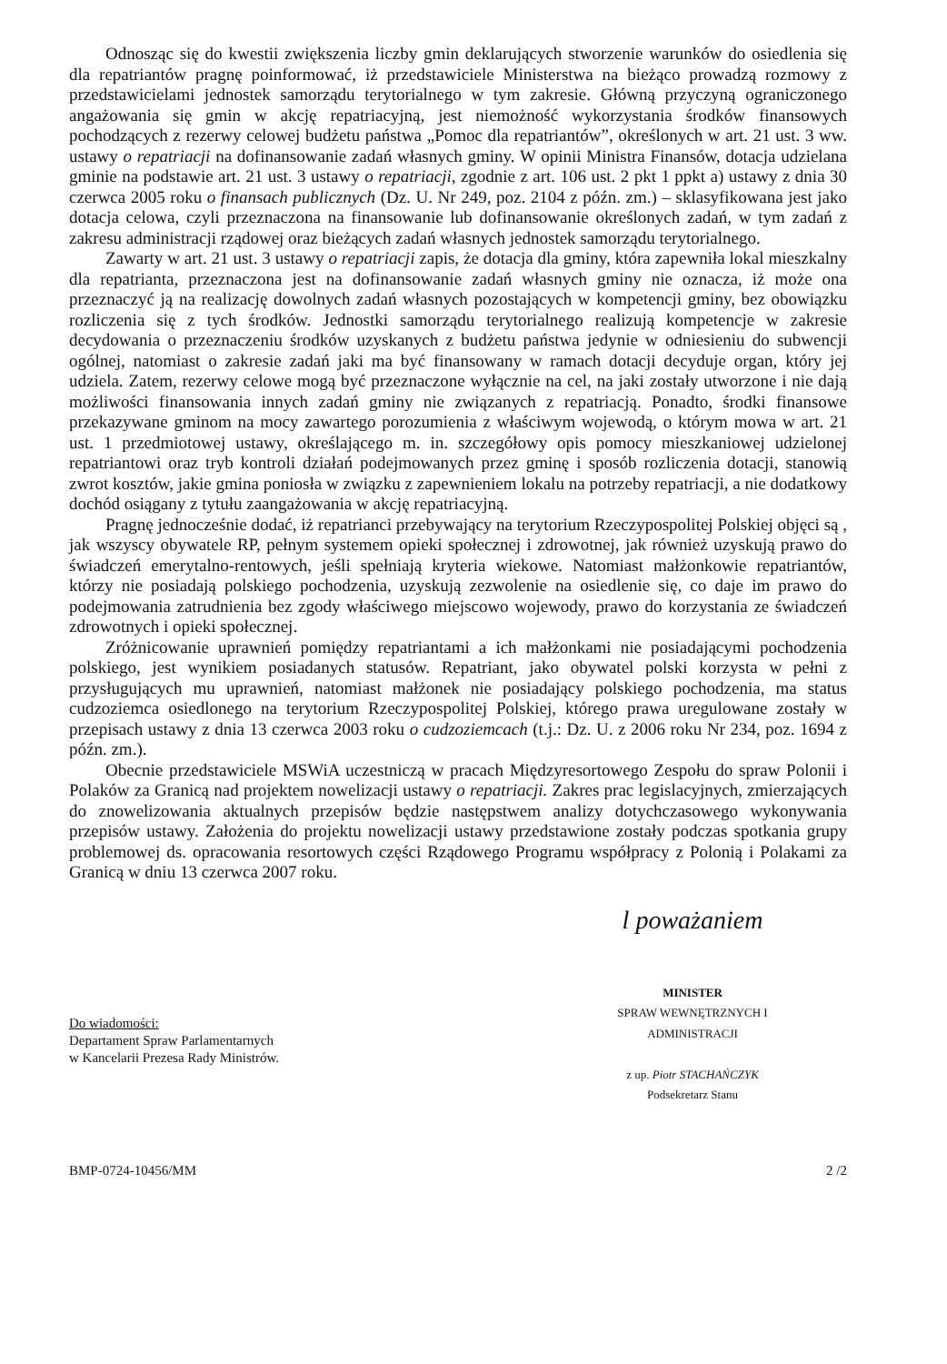Odnosząc się do kwestii zwiększenia liczby gmin deklarujących stworzenie warunków do osiedlenia się dla repatriantów pragnę poinformować, iż przedstawiciele Ministerstwa na bieżąco prowadzą rozmowy z przedstawicielami jednostek samorządu terytorialnego w tym zakresie. Główną przyczyną ograniczonego angażowania się gmin w akcję repatriacyjną, jest niemożność wykorzystania środków finansowych pochodzących z rezerwy celowej budżetu państwa „Pomoc dla repatriantów”, określonych w art. 21 ust. 3 ww. ustawy o repatriacji na dofinansowanie zadań własnych gminy. W opinii Ministra Finansów, dotacja udzielana gminie na podstawie art. 21 ust. 3 ustawy o repatriacji, zgodnie z art. 106 ust. 2 pkt 1 ppkt a) ustawy z dnia 30 czerwca 2005 roku o finansach publicznych (Dz. U. Nr 249, poz. 2104 z późn. zm.) – sklasyfikowana jest jako dotacja celowa, czyli przeznaczona na finansowanie lub dofinansowanie określonych zadań, w tym zadań z zakresu administracji rządowej oraz bieżących zadań własnych jednostek samorządu terytorialnego.
Zawarty w art. 21 ust. 3 ustawy o repatriacji zapis, że dotacja dla gminy, która zapewniła lokal mieszkalny dla repatrianta, przeznaczona jest na dofinansowanie zadań własnych gminy nie oznacza, iż może ona przeznaczyć ją na realizację dowolnych zadań własnych pozostających w kompetencji gminy, bez obowiązku rozliczenia się z tych środków. Jednostki samorządu terytorialnego realizują kompetencje w zakresie decydowania o przeznaczeniu środków uzyskanych z budżetu państwa jedynie w odniesieniu do subwencji ogólnej, natomiast o zakresie zadań jaki ma być finansowany w ramach dotacji decyduje organ, który jej udziela. Zatem, rezerwy celowe mogą być przeznaczone wyłącznie na cel, na jaki zostały utworzone i nie dają możliwości finansowania innych zadań gminy nie związanych z repatriacją. Ponadto, środki finansowe przekazywane gminom na mocy zawartego porozumienia z właściwym wojewodą, o którym mowa w art. 21 ust. 1 przedmiotowej ustawy, określającego m. in. szczegółowy opis pomocy mieszkaniowej udzielonej repatriantowi oraz tryb kontroli działań podejmowanych przez gminę i sposób rozliczenia dotacji, stanowią zwrot kosztów, jakie gmina poniosła w związku z zapewnieniem lokalu na potrzeby repatriacji, a nie dodatkowy dochód osiągany z tytułu zaangażowania w akcję repatriacyjną.
Pragnę jednocześnie dodać, iż repatrianci przebywający na terytorium Rzeczypospolitej Polskiej objęci są , jak wszyscy obywatele RP, pełnym systemem opieki społecznej i zdrowotnej, jak również uzyskują prawo do świadczeń emerytalno-rentowych, jeśli spełniają kryteria wiekowe. Natomiast małżonkowie repatriantów, którzy nie posiadają polskiego pochodzenia, uzyskują zezwolenie na osiedlenie się, co daje im prawo do podejmowania zatrudnienia bez zgody właściwego miejscowo wojewody, prawo do korzystania ze świadczeń zdrowotnych i opieki społecznej.
Zróżnicowanie uprawnień pomiędzy repatriantami a ich małżonkami nie posiadającymi pochodzenia polskiego, jest wynikiem posiadanych statusów. Repatriant, jako obywatel polski korzysta w pełni z przysługujących mu uprawnień, natomiast małżonek nie posiadający polskiego pochodzenia, ma status cudzoziemca osiedlonego na terytorium Rzeczypospolitej Polskiej, którego prawa uregulowane zostały w przepisach ustawy z dnia 13 czerwca 2003 roku o cudzoziemcach (t.j.: Dz. U. z 2006 roku Nr 234, poz. 1694 z późn. zm.).
Obecnie przedstawiciele MSWiA uczestniczą w pracach Międzyresortowego Zespołu do spraw Polonii i Polaków za Granicą nad projektem nowelizacji ustawy o repatriacji. Zakres prac legislacyjnych, zmierzających do znowelizowania aktualnych przepisów będzie następstwem analizy dotychczasowego wykonywania przepisów ustawy. Założenia do projektu nowelizacji ustawy przedstawione zostały podczas spotkania grupy problemowej ds. opracowania resortowych części Rządowego Programu współpracy z Polonią i Polakami za Granicą w dniu 13 czerwca 2007 roku.
Do wiadomości:
Departament Spraw Parlamentarnych
w Kancelarii Prezesa Rady Ministrów.
l poważaniem
MINISTER
SPRAW WEWNĘTRZNYCH I ADMINISTRACJI
z up. Piotr STACHAŃCZYK
Podsekretarz Stanu
BMP-0724-10456/MM 2 /2